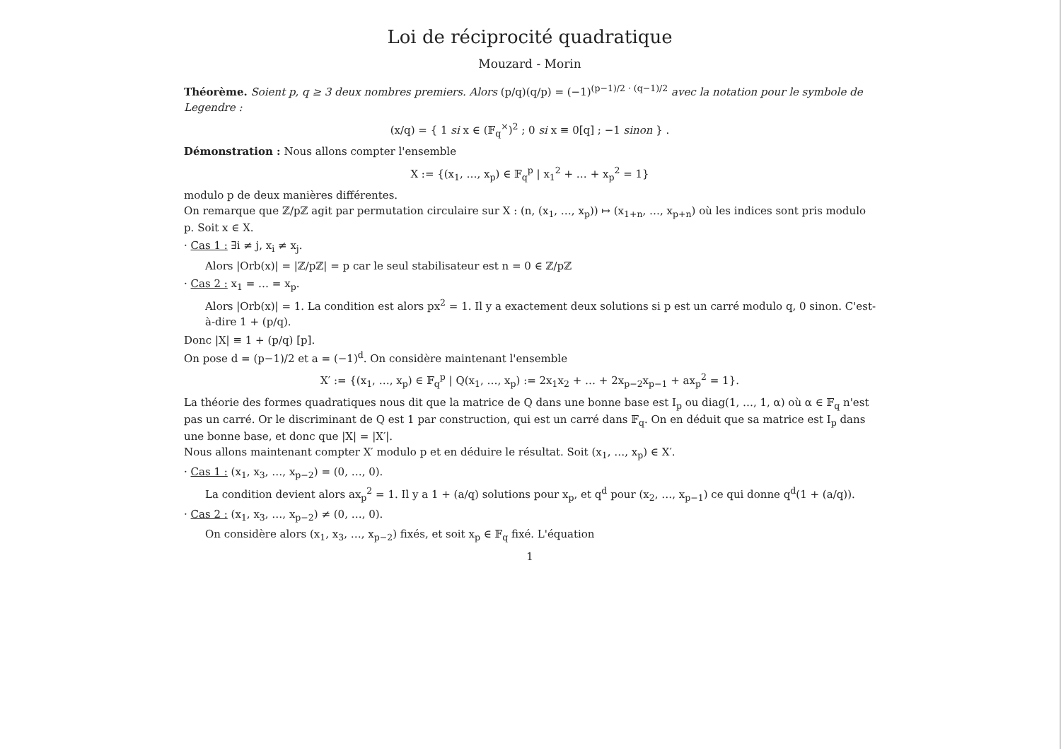Loi de réciprocité quadratique
Mouzard - Morin
Théorème. Soient p, q ≥ 3 deux nombres premiers. Alors (p/q)(q/p) = (−1)<sup>(p−1)/2 · (q−1)/2</sup> avec la notation pour le symbole de Legendre :
(x/q) = { 1 si x ∈ (𝔽<sub>q</sub><sup>×</sup>)<sup>2</sup> ; 0 si x ≡ 0[q] ; −1 sinon } .
Démonstration : Nous allons compter l'ensemble
X := {(x<sub>1</sub>, …, x<sub>p</sub>) ∈ 𝔽<sub>q</sub><sup>p</sup> | x<sub>1</sub><sup>2</sup> + … + x<sub>p</sub><sup>2</sup> = 1}
modulo p de deux manières différentes.
On remarque que ℤ/pℤ agit par permutation circulaire sur X : (n, (x<sub>1</sub>, …, x<sub>p</sub>)) ↦ (x<sub>1+n</sub>, …, x<sub>p+n</sub>) où les indices sont pris modulo p. Soit x ∈ X.
· Cas 1 : ∃i ≠ j, x<sub>i</sub> ≠ x<sub>j</sub>.
Alors |Orb(x)| = |ℤ/pℤ| = p car le seul stabilisateur est n = 0 ∈ ℤ/pℤ
· Cas 2 : x<sub>1</sub> = … = x<sub>p</sub>.
Alors |Orb(x)| = 1. La condition est alors px<sup>2</sup> = 1. Il y a exactement deux solutions si p est un carré modulo q, 0 sinon. C'est-à-dire 1 + (p/q).
Donc |X| ≡ 1 + (p/q) [p].
On pose d = (p−1)/2 et a = (−1)<sup>d</sup>. On considère maintenant l'ensemble
X′ := {(x<sub>1</sub>, …, x<sub>p</sub>) ∈ 𝔽<sub>q</sub><sup>p</sup> | Q(x<sub>1</sub>, …, x<sub>p</sub>) := 2x<sub>1</sub>x<sub>2</sub> + … + 2x<sub>p−2</sub>x<sub>p−1</sub> + ax<sub>p</sub><sup>2</sup> = 1}.
La théorie des formes quadratiques nous dit que la matrice de Q dans une bonne base est I<sub>p</sub> ou diag(1, …, 1, α) où α ∈ 𝔽<sub>q</sub> n'est pas un carré. Or le discriminant de Q est 1 par construction, qui est un carré dans 𝔽<sub>q</sub>. On en déduit que sa matrice est I<sub>p</sub> dans une bonne base, et donc que |X| = |X′|.
Nous allons maintenant compter X′ modulo p et en déduire le résultat. Soit (x<sub>1</sub>, …, x<sub>p</sub>) ∈ X′.
· Cas 1 : (x<sub>1</sub>, x<sub>3</sub>, …, x<sub>p−2</sub>) = (0, …, 0).
La condition devient alors ax<sub>p</sub><sup>2</sup> = 1. Il y a 1 + (a/q) solutions pour x<sub>p</sub>, et q<sup>d</sup> pour (x<sub>2</sub>, …, x<sub>p−1</sub>) ce qui donne q<sup>d</sup>(1 + (a/q)).
· Cas 2 : (x<sub>1</sub>, x<sub>3</sub>, …, x<sub>p−2</sub>) ≠ (0, …, 0).
On considère alors (x<sub>1</sub>, x<sub>3</sub>, …, x<sub>p−2</sub>) fixés, et soit x<sub>p</sub> ∈ 𝔽<sub>q</sub> fixé. L'équation
1